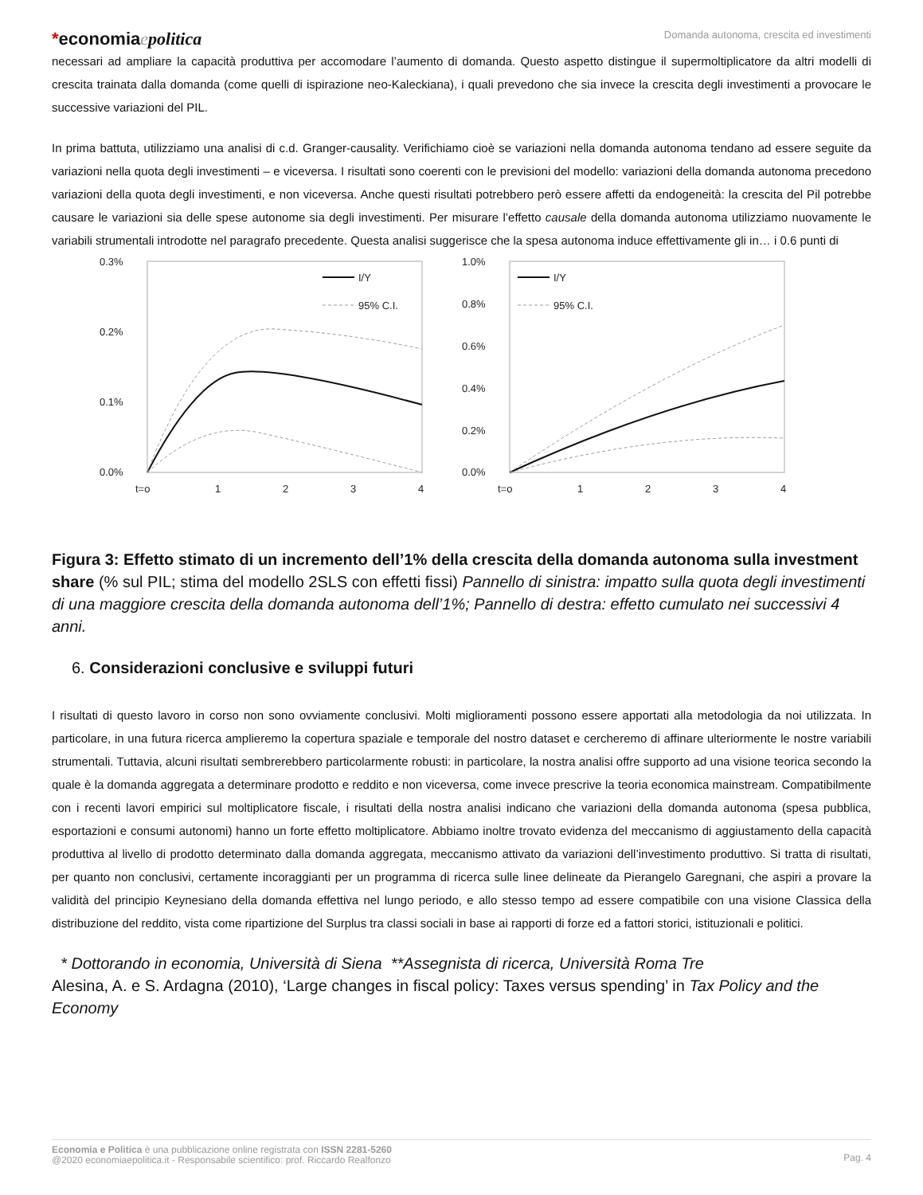*economiaepolitica
Domanda autonoma, crescita ed investimenti
necessari ad ampliare la capacità produttiva per accomodare l’aumento di domanda. Questo aspetto distingue il supermoltiplicatore da altri modelli di crescita trainata dalla domanda (come quelli di ispirazione neo-Kaleckiana), i quali prevedono che sia invece la crescita degli investimenti a provocare le successive variazioni del PIL.
In prima battuta, utilizziamo una analisi di c.d. Granger-causality. Verifichiamo cioè se variazioni nella domanda autonoma tendano ad essere seguite da variazioni nella quota degli investimenti – e viceversa. I risultati sono coerenti con le previsioni del modello: variazioni della domanda autonoma precedono variazioni della quota degli investimenti, e non viceversa. Anche questi risultati potrebbero però essere affetti da endogeneità: la crescita del Pil potrebbe causare le variazioni sia delle spese autonome sia degli investimenti. Per misurare l’effetto causale della domanda autonoma utilizziamo nuovamente le variabili strumentali introdotte nel paragrafo precedente. Questa analisi suggerisce che la spesa autonoma induce effettivamente gli in… i 0.6 punti di
0.3%
0.2%
0.1%
0.0%
t=o
1
2
3
4
I/Y
95% C.I.
1.0%
0.8%
0.6%
0.4%
0.2%
0.0%
t=o
1
2
3
4
I/Y
95% C.I.
Figura 3: Effetto stimato di un incremento dell’1% della crescita della domanda autonoma sulla investment share (% sul PIL; stima del modello 2SLS con effetti fissi) Pannello di sinistra: impatto sulla quota degli investimenti di una maggiore crescita della domanda autonoma dell’1%; Pannello di destra: effetto cumulato nei successivi 4 anni.
6. Considerazioni conclusive e sviluppi futuri
I risultati di questo lavoro in corso non sono ovviamente conclusivi. Molti miglioramenti possono essere apportati alla metodologia da noi utilizzata. In particolare, in una futura ricerca amplieremo la copertura spaziale e temporale del nostro dataset e cercheremo di affinare ulteriormente le nostre variabili strumentali. Tuttavia, alcuni risultati sembrerebbero particolarmente robusti: in particolare, la nostra analisi offre supporto ad una visione teorica secondo la quale è la domanda aggregata a determinare prodotto e reddito e non viceversa, come invece prescrive la teoria economica mainstream. Compatibilmente con i recenti lavori empirici sul moltiplicatore fiscale, i risultati della nostra analisi indicano che variazioni della domanda autonoma (spesa pubblica, esportazioni e consumi autonomi) hanno un forte effetto moltiplicatore. Abbiamo inoltre trovato evidenza del meccanismo di aggiustamento della capacità produttiva al livello di prodotto determinato dalla domanda aggregata, meccanismo attivato da variazioni dell’investimento produttivo. Si tratta di risultati, per quanto non conclusivi, certamente incoraggianti per un programma di ricerca sulle linee delineate da Pierangelo Garegnani, che aspiri a provare la validità del principio Keynesiano della domanda effettiva nel lungo periodo, e allo stesso tempo ad essere compatibile con una visione Classica della distribuzione del reddito, vista come ripartizione del Surplus tra classi sociali in base ai rapporti di forze ed a fattori storici, istituzionali e politici.
* Dottorando in economia, Università di Siena **Assegnista di ricerca, Università Roma Tre
Alesina, A. e S. Ardagna (2010), ‘Large changes in fiscal policy: Taxes versus spending’ in Tax Policy and the Economy
Economia e Politica è una pubblicazione online registrata con ISSN 2281-5260
@2020 economiaepolitica.it - Responsabile scientifico: prof. Riccardo Realfonzo
Pag. 4